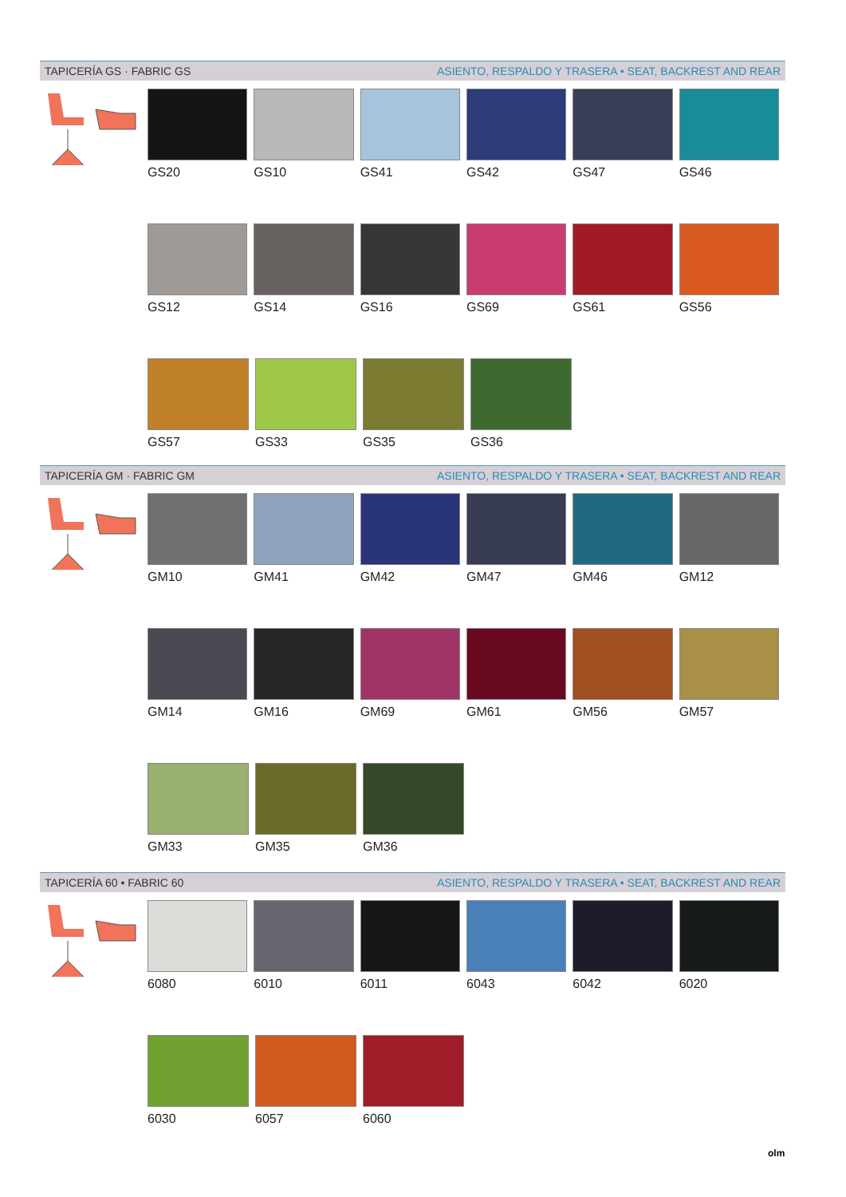TAPICERÍA GS · FABRIC GS ASIENTO, RESPALDO Y TRASERA • SEAT, BACKREST AND REAR
GS20 GS10 GS41 GS42 GS47 GS46
GS12 GS14 GS16 GS69 GS61 GS56
GS57 GS33 GS35 GS36
TAPICERÍA GM · FABRIC GM ASIENTO, RESPALDO Y TRASERA • SEAT, BACKREST AND REAR
GM10 GM41 GM42 GM47 GM46 GM12
GM14 GM16 GM69 GM61 GM56 GM57
GM33 GM35 GM36
TAPICERÍA 60 • FABRIC 60 ASIENTO, RESPALDO Y TRASERA • SEAT, BACKREST AND REAR
6080 6010 6011 6043 6042 6020
6030 6057 6060
olm